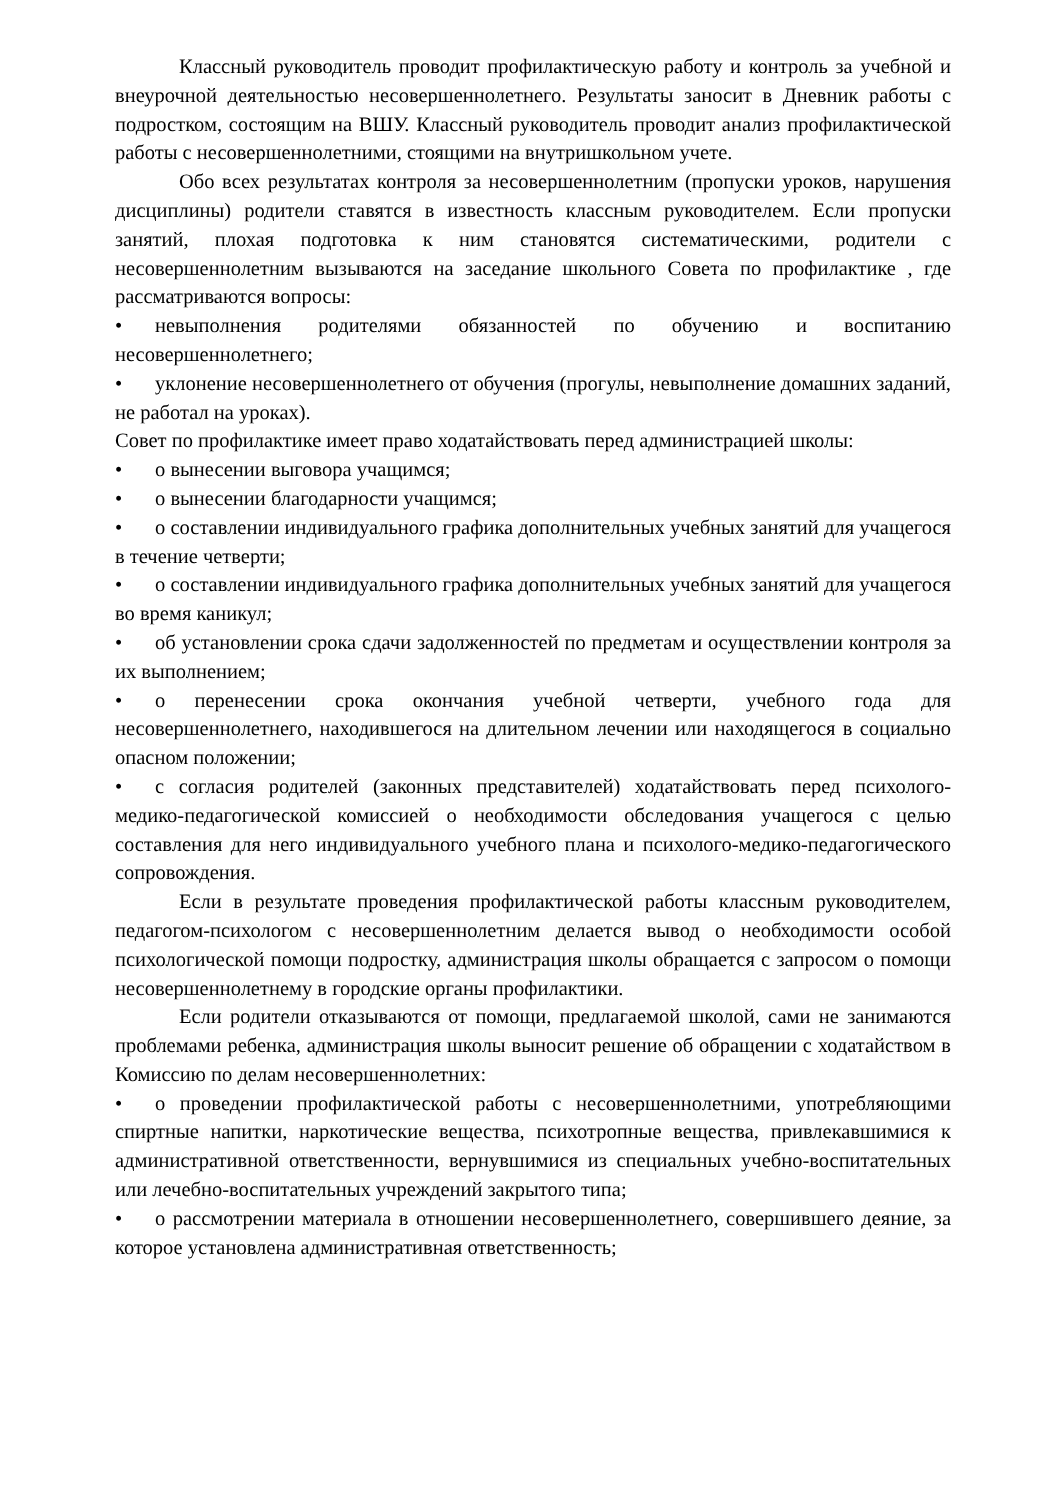Классный руководитель проводит профилактическую работу и контроль за учебной и внеурочной деятельностью несовершеннолетнего. Результаты заносит в Дневник работы с подростком, состоящим на ВШУ. Классный руководитель проводит анализ профилактической работы с несовершеннолетними, стоящими на внутришкольном учете.
Обо всех результатах контроля за несовершеннолетним (пропуски уроков, нарушения дисциплины) родители ставятся в известность классным руководителем. Если пропуски занятий, плохая подготовка к ним становятся систематическими, родители с несовершеннолетним вызываются на заседание школьного Совета по профилактике , где рассматриваются вопросы:
• невыполнения родителями обязанностей по обучению и воспитанию несовершеннолетнего;
• уклонение несовершеннолетнего от обучения (прогулы, невыполнение домашних заданий, не работал на уроках).
Совет по профилактике имеет право ходатайствовать перед администрацией школы:
• о вынесении выговора учащимся;
• о вынесении благодарности учащимся;
• о составлении индивидуального графика дополнительных учебных занятий для учащегося в течение четверти;
• о составлении индивидуального графика дополнительных учебных занятий для учащегося во время каникул;
• об установлении срока сдачи задолженностей по предметам и осуществлении контроля за их выполнением;
• о перенесении срока окончания учебной четверти, учебного года для несовершеннолетнего, находившегося на длительном лечении или находящегося в социально опасном положении;
• с согласия родителей (законных представителей) ходатайствовать перед психолого-медико-педагогической комиссией о необходимости обследования учащегося с целью составления для него индивидуального учебного плана и психолого-медико-педагогического сопровождения.
Если в результате проведения профилактической работы классным руководителем, педагогом-психологом с несовершеннолетним делается вывод о необходимости особой психологической помощи подростку, администрация школы обращается с запросом о помощи несовершеннолетнему в городские органы профилактики.
Если родители отказываются от помощи, предлагаемой школой, сами не занимаются проблемами ребенка, администрация школы выносит решение об обращении с ходатайством в Комиссию по делам несовершеннолетних:
• о проведении профилактической работы с несовершеннолетними, употребляющими спиртные напитки, наркотические вещества, психотропные вещества, привлекавшимися к административной ответственности, вернувшимися из специальных учебно-воспитательных или лечебно-воспитательных учреждений закрытого типа;
• о рассмотрении материала в отношении несовершеннолетнего, совершившего деяние, за которое установлена административная ответственность;